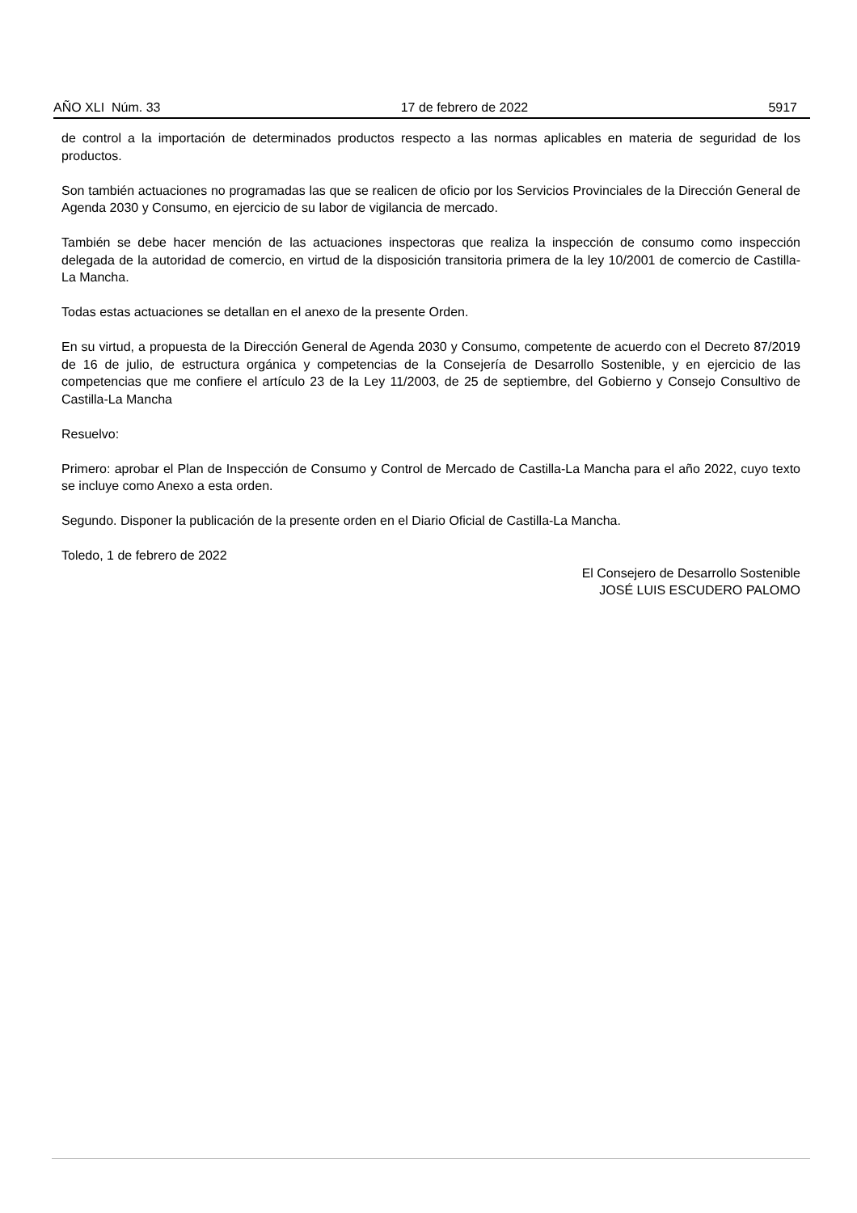AÑO XLI Núm. 33 17 de febrero de 2022 5917
de control a la importación de determinados productos respecto a las normas aplicables en materia de seguridad de los productos.
Son también actuaciones no programadas las que se realicen de oficio por los Servicios Provinciales de la Dirección General de Agenda 2030 y Consumo, en ejercicio de su labor de vigilancia de mercado.
También se debe hacer mención de las actuaciones inspectoras que realiza la inspección de consumo como inspección delegada de la autoridad de comercio, en virtud de la disposición transitoria primera de la ley 10/2001 de comercio de Castilla-La Mancha.
Todas estas actuaciones se detallan en el anexo de la presente Orden.
En su virtud, a propuesta de la Dirección General de Agenda 2030 y Consumo, competente de acuerdo con el Decreto 87/2019 de 16 de julio, de estructura orgánica y competencias de la Consejería de Desarrollo Sostenible, y en ejercicio de las competencias que me confiere el artículo 23 de la Ley 11/2003, de 25 de septiembre, del Gobierno y Consejo Consultivo de Castilla-La Mancha
Resuelvo:
Primero: aprobar el Plan de Inspección de Consumo y Control de Mercado de Castilla-La Mancha para el año 2022, cuyo texto se incluye como Anexo a esta orden.
Segundo. Disponer la publicación de la presente orden en el Diario Oficial de Castilla-La Mancha.
Toledo, 1 de febrero de 2022
El Consejero de Desarrollo Sostenible
JOSÉ LUIS ESCUDERO PALOMO